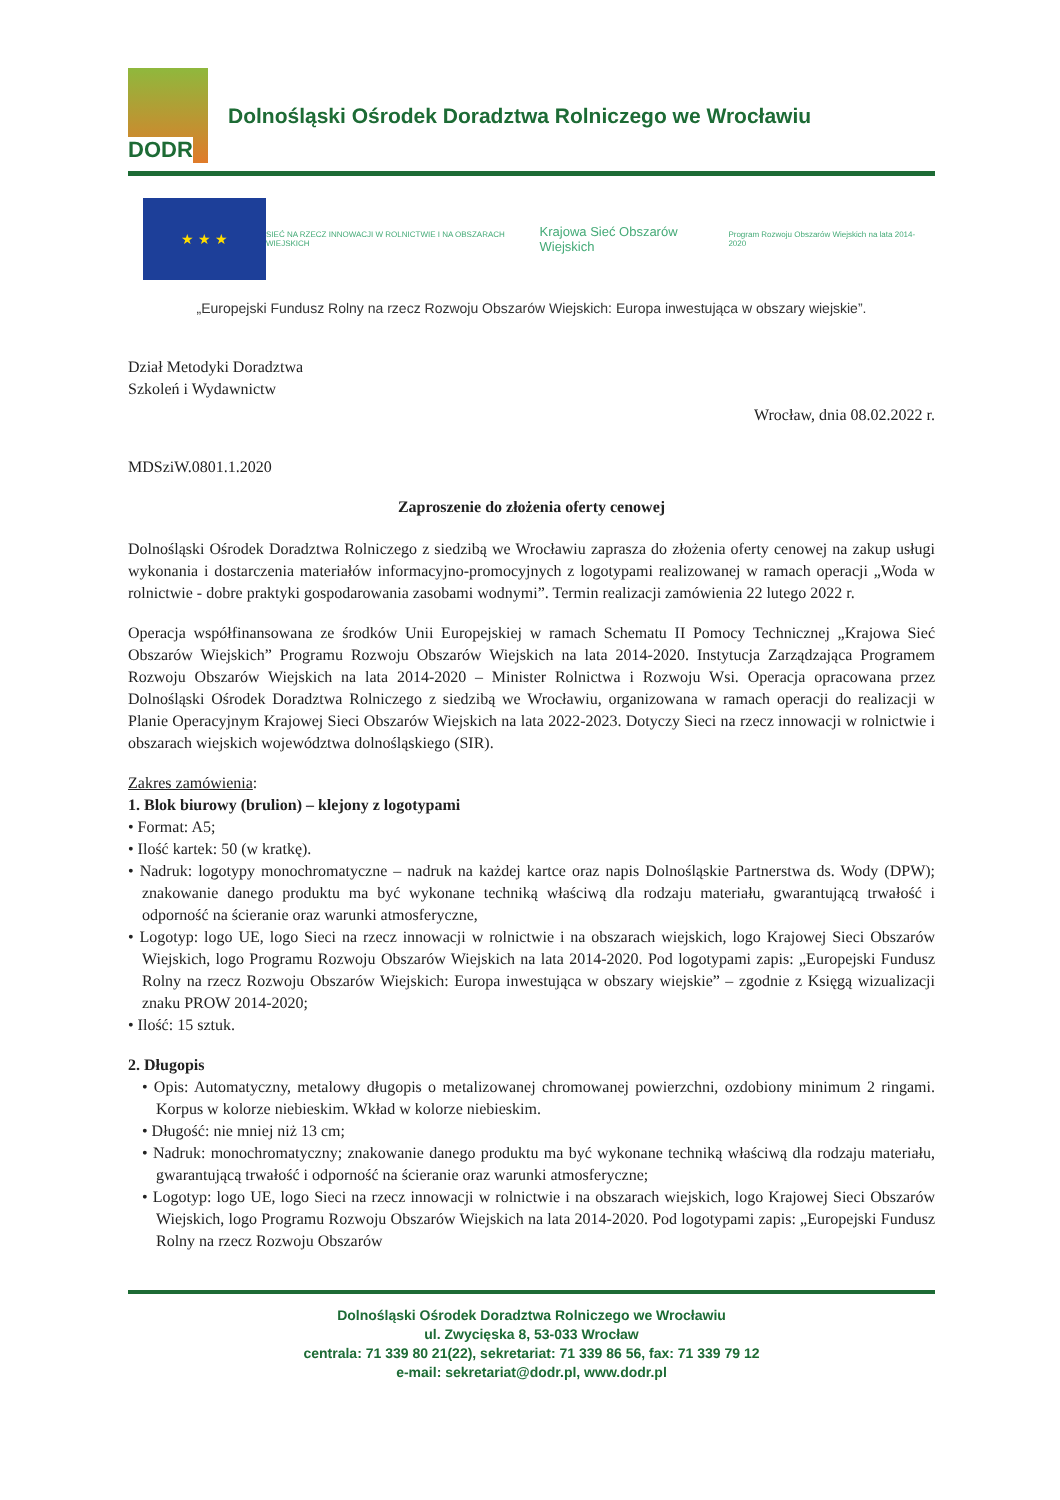DODR
Dolnośląski Ośrodek Doradztwa Rolniczego we Wrocławiu
★ ★ ★
SIEĆ NA RZECZ INNOWACJI W ROLNICTWIE I NA OBSZARACH WIEJSKICH
Krajowa Sieć Obszarów Wiejskich
Program Rozwoju Obszarów Wiejskich na lata 2014-2020
„Europejski Fundusz Rolny na rzecz Rozwoju Obszarów Wiejskich: Europa inwestująca w obszary wiejskie”.
Dział Metodyki Doradztwa
Szkoleń i Wydawnictw
Wrocław, dnia 08.02.2022 r.
MDSziW.0801.1.2020
Zaproszenie do złożenia oferty cenowej
Dolnośląski Ośrodek Doradztwa Rolniczego z siedzibą we Wrocławiu zaprasza do złożenia oferty cenowej na zakup usługi wykonania i dostarczenia materiałów informacyjno-promocyjnych z logotypami realizowanej w ramach operacji „Woda w rolnictwie - dobre praktyki gospodarowania zasobami wodnymi”. Termin realizacji zamówienia 22 lutego 2022 r.
Operacja współfinansowana ze środków Unii Europejskiej w ramach Schematu II Pomocy Technicznej „Krajowa Sieć Obszarów Wiejskich” Programu Rozwoju Obszarów Wiejskich na lata 2014-2020. Instytucja Zarządzająca Programem Rozwoju Obszarów Wiejskich na lata 2014-2020 – Minister Rolnictwa i Rozwoju Wsi. Operacja opracowana przez Dolnośląski Ośrodek Doradztwa Rolniczego z siedzibą we Wrocławiu, organizowana w ramach operacji do realizacji w Planie Operacyjnym Krajowej Sieci Obszarów Wiejskich na lata 2022-2023. Dotyczy Sieci na rzecz innowacji w rolnictwie i obszarach wiejskich województwa dolnośląskiego (SIR).
Zakres zamówienia:
1. Blok biurowy (brulion) – klejony z logotypami
• Format: A5;
• Ilość kartek: 50 (w kratkę).
• Nadruk: logotypy monochromatyczne – nadruk na każdej kartce oraz napis Dolnośląskie Partnerstwa ds. Wody (DPW); znakowanie danego produktu ma być wykonane techniką właściwą dla rodzaju materiału, gwarantującą trwałość i odporność na ścieranie oraz warunki atmosferyczne,
• Logotyp: logo UE, logo Sieci na rzecz innowacji w rolnictwie i na obszarach wiejskich, logo Krajowej Sieci Obszarów Wiejskich, logo Programu Rozwoju Obszarów Wiejskich na lata 2014-2020. Pod logotypami zapis: „Europejski Fundusz Rolny na rzecz Rozwoju Obszarów Wiejskich: Europa inwestująca w obszary wiejskie” – zgodnie z Księgą wizualizacji znaku PROW 2014-2020;
• Ilość: 15 sztuk.
2. Długopis
• Opis: Automatyczny, metalowy długopis o metalizowanej chromowanej powierzchni, ozdobiony minimum 2 ringami. Korpus w kolorze niebieskim. Wkład w kolorze niebieskim.
• Długość: nie mniej niż 13 cm;
• Nadruk: monochromatyczny; znakowanie danego produktu ma być wykonane techniką właściwą dla rodzaju materiału, gwarantującą trwałość i odporność na ścieranie oraz warunki atmosferyczne;
• Logotyp: logo UE, logo Sieci na rzecz innowacji w rolnictwie i na obszarach wiejskich, logo Krajowej Sieci Obszarów Wiejskich, logo Programu Rozwoju Obszarów Wiejskich na lata 2014-2020. Pod logotypami zapis: „Europejski Fundusz Rolny na rzecz Rozwoju Obszarów
Dolnośląski Ośrodek Doradztwa Rolniczego we Wrocławiu
ul. Zwycięska 8, 53-033 Wrocław
centrala: 71 339 80 21(22), sekretariat: 71 339 86 56, fax: 71 339 79 12
e-mail: sekretariat@dodr.pl, www.dodr.pl